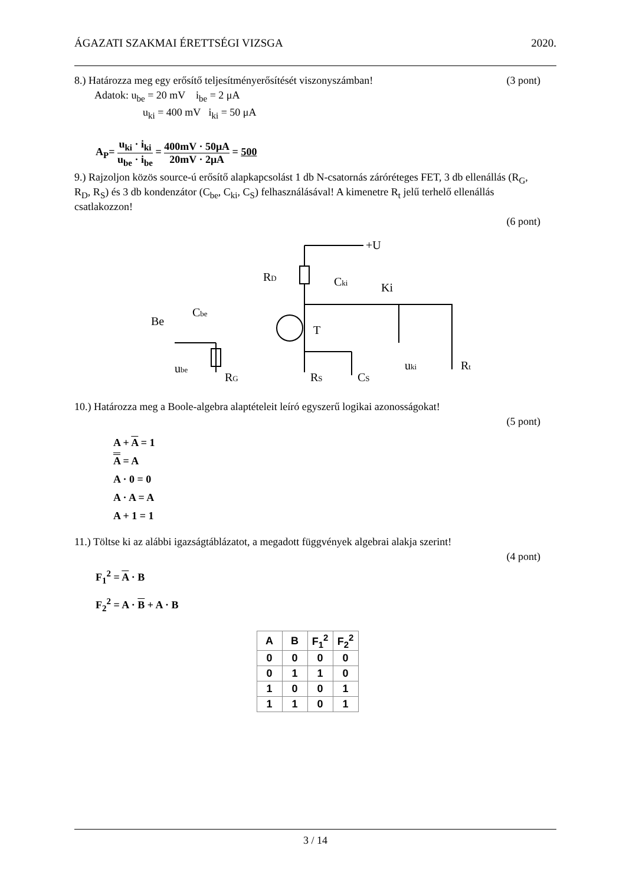ÁGAZATI SZAKMAI ÉRETTSÉGI VIZSGA 2020.
8.) Határozza meg egy erősítő teljesítményerősítését viszonyszámban! (3 pont)
Adatok: u<sub>be</sub> = 20 mV i<sub>be</sub> = 2 μA
u<sub>ki</sub> = 400 mV i<sub>ki</sub> = 50 μA
A<sub>P</sub>= u<sub>ki</sub> · i<sub>ki</sub> u<sub>be</sub> · i<sub>be</sub> = 400mV · 50μA 20mV · 2μA = 500
9.) Rajzoljon közös source-ú erősítő alapkapcsolást 1 db N-csatornás záróréteges FET, 3 db ellenállás (R<sub>G</sub>, R<sub>D</sub>, R<sub>S</sub>) és 3 db kondenzátor (C<sub>be</sub>, C<sub>ki</sub>, C<sub>S</sub>) felhasználásával! A kimenetre R<sub>t</sub> jelű terhelő ellenállás csatlakozzon!
(6 pont)
+U
RD
Cki
Ki
Be
Cbe
T
ube
RG
RS
CS
uki
Rt
10.) Határozza meg a Boole-algebra alaptételeit leíró egyszerű logikai azonosságokat!
(5 pont)
A + A = 1
A = A
A · 0 = 0
A · A = A
A + 1 = 1
11.) Töltse ki az alábbi igazságtáblázatot, a megadott függvények algebrai alakja szerint!
(4 pont)
F<sub>1</sub><sup>2</sup> = A · B
F<sub>2</sub><sup>2</sup> = A · B + A · B
| A | B | F<sub>1</sub><sup>2</sup> | F<sub>2</sub><sup>2</sup> |
| --- | --- | --- | --- |
| 0 | 0 | 0 | 0 |
| 0 | 1 | 1 | 0 |
| 1 | 0 | 0 | 1 |
| 1 | 1 | 0 | 1 |
3 / 14